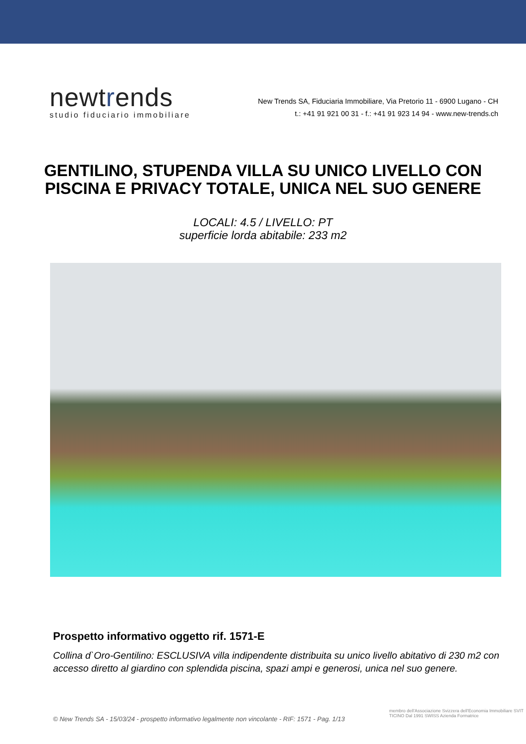newtre nds
studio fiduciario immobiliare
New Trends SA, Fiduciaria Immobiliare, Via Pretorio 11 - 6900 Lugano - CH
t.: +41 91 921 00 31 - f.: +41 91 923 14 94 - www.new-trends.ch
GENTILINO, STUPENDA VILLA SU UNICO LIVELLO CON
PISCINA E PRIVACY TOTALE, UNICA NEL SUO GENERE
LOCALI: 4.5 / LIVELLO: PT
superficie lorda abitabile: 233 m2
Prospetto informativo oggetto rif. 1571-E
Collina d`Oro-Gentilino: ESCLUSIVA villa indipendente distribuita su unico livello abitativo di 230 m2 con accesso diretto al giardino con splendida piscina, spazi ampi e generosi, unica nel suo genere.
© New Trends SA - 15/03/24 - prospetto informativo legalmente non vincolante - RIF: 1571 - Pag. 1/13
membro dell'Associazione Svizzera dell'Economia Immobiliare SVIT TICINO Dal 1991 SWISS Azienda Formatrice